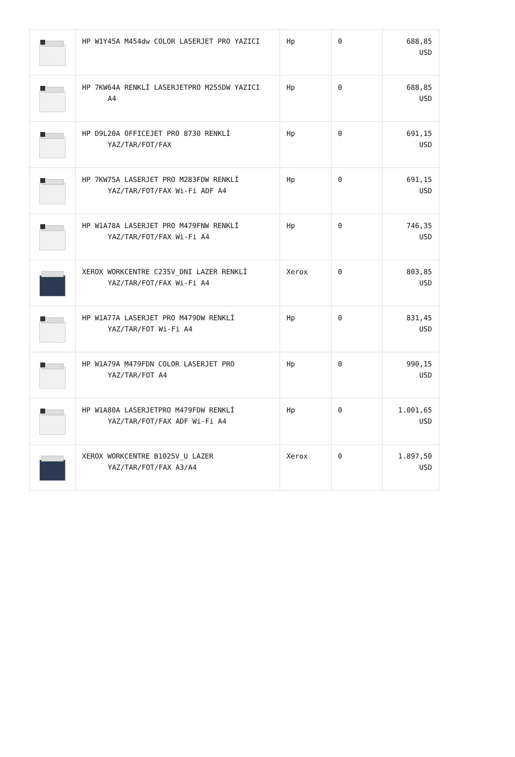| | HP W1Y45A M454dw COLOR LASERJET PRO YAZICI | Hp | 0 | 688,85 USD |
| | HP 7KW64A RENKLİ LASERJETPRO M255DW YAZICI A4 | Hp | 0 | 688,85 USD |
| | HP D9L20A OFFICEJET PRO 8730 RENKLİ YAZ/TAR/FOT/FAX | Hp | 0 | 691,15 USD |
| | HP 7KW75A LASERJET PRO M283FDW RENKLİ YAZ/TAR/FOT/FAX Wi-Fi ADF A4 | Hp | 0 | 691,15 USD |
| | HP W1A78A LASERJET PRO M479FNW RENKLİ YAZ/TAR/FOT/FAX Wi-Fi A4 | Hp | 0 | 746,35 USD |
| | XEROX WORKCENTRE C235V_DNI LAZER RENKLİ YAZ/TAR/FOT/FAX Wi-Fi A4 | Xerox | 0 | 803,85 USD |
| | HP W1A77A LASERJET PRO M479DW RENKLİ YAZ/TAR/FOT Wi-Fi A4 | Hp | 0 | 831,45 USD |
| | HP W1A79A M479FDN COLOR LASERJET PRO YAZ/TAR/FOT A4 | Hp | 0 | 990,15 USD |
| | HP W1A80A LASERJETPRO M479FDW RENKLİ YAZ/TAR/FOT/FAX ADF Wi-Fi A4 | Hp | 0 | 1.001,65 USD |
| | XEROX WORKCENTRE B1025V_U LAZER YAZ/TAR/FOT/FAX A3/A4 | Xerox | 0 | 1.897,50 USD |